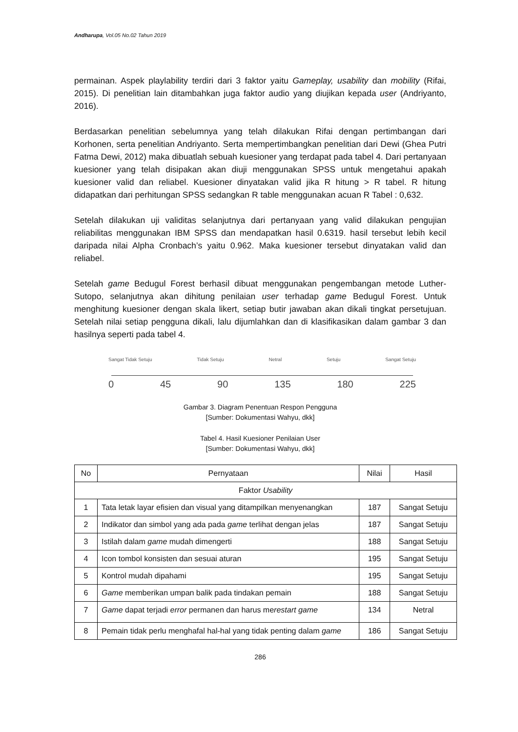Andharupa, Vol.05 No.02 Tahun 2019
permainan. Aspek playlability terdiri dari 3 faktor yaitu Gameplay, usability dan mobility (Rifai, 2015). Di penelitian lain ditambahkan juga faktor audio yang diujikan kepada user (Andriyanto, 2016).
Berdasarkan penelitian sebelumnya yang telah dilakukan Rifai dengan pertimbangan dari Korhonen, serta penelitian Andriyanto. Serta mempertimbangkan penelitian dari Dewi (Ghea Putri Fatma Dewi, 2012) maka dibuatlah sebuah kuesioner yang terdapat pada tabel 4. Dari pertanyaan kuesioner yang telah disipakan akan diuji menggunakan SPSS untuk mengetahui apakah kuesioner valid dan reliabel. Kuesioner dinyatakan valid jika R hitung > R tabel. R hitung didapatkan dari perhitungan SPSS sedangkan R table menggunakan acuan R Tabel : 0,632.
Setelah dilakukan uji validitas selanjutnya dari pertanyaan yang valid dilakukan pengujian reliabilitas menggunakan IBM SPSS dan mendapatkan hasil 0.6319. hasil tersebut lebih kecil daripada nilai Alpha Cronbach’s yaitu 0.962. Maka kuesioner tersebut dinyatakan valid dan reliabel.
Setelah game Bedugul Forest berhasil dibuat menggunakan pengembangan metode Luther-Sutopo, selanjutnya akan dihitung penilaian user terhadap game Bedugul Forest. Untuk menghitung kuesioner dengan skala likert, setiap butir jawaban akan dikali tingkat persetujuan. Setelah nilai setiap pengguna dikali, lalu dijumlahkan dan di klasifikasikan dalam gambar 3 dan hasilnya seperti pada tabel 4.
Sangat Tidak Setuju Tidak Setuju Netral Setuju Sangat Setuju
0 45 90 135 180 225
Gambar 3. Diagram Penentuan Respon Pengguna
[Sumber: Dokumentasi Wahyu, dkk]
Tabel 4. Hasil Kuesioner Penilaian User
[Sumber: Dokumentasi Wahyu, dkk]
| No | Pernyataan | Nilai | Hasil |
| --- | --- | --- | --- |
| Faktor Usability | | | |
| 1 | Tata letak layar efisien dan visual yang ditampilkan menyenangkan | 187 | Sangat Setuju |
| 2 | Indikator dan simbol yang ada pada game terlihat dengan jelas | 187 | Sangat Setuju |
| 3 | Istilah dalam game mudah dimengerti | 188 | Sangat Setuju |
| 4 | Icon tombol konsisten dan sesuai aturan | 195 | Sangat Setuju |
| 5 | Kontrol mudah dipahami | 195 | Sangat Setuju |
| 6 | Game memberikan umpan balik pada tindakan pemain | 188 | Sangat Setuju |
| 7 | Game dapat terjadi error permanen dan harus me restart game | 134 | Netral |
| 8 | Pemain tidak perlu menghafal hal-hal yang tidak penting dalam game | 186 | Sangat Setuju |
286